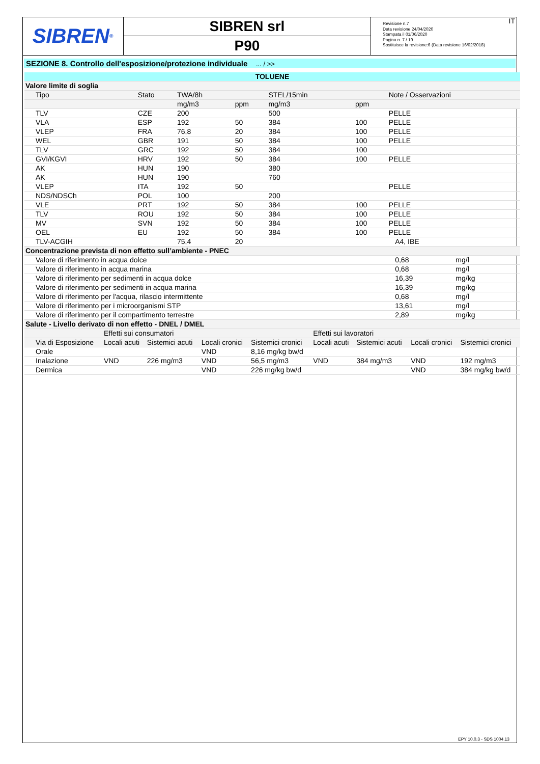SIBREN<sup>®</sup>
SIBREN srl
P90
Revisione n.7
Data revisione 24/04/2020
Stampata il 01/06/2020
Pagina n. 7 / 19
Sostituisce la revisione:6 (Data revisione 16/02/2018)
IT
SEZIONE 8. Controllo dell'esposizione/protezione individuale ... / >>
| TOLUENE | | | | | | | | |
| Valore limite di soglia | | | | | | | | |
| Tipo | Stato | TWA/8h | | STEL/15min | | Note / Osservazioni | | |
| | | mg/m3 | ppm | mg/m3 | ppm | | | |
| TLV | CZE | 200 | | 500 | | PELLE | | |
| VLA | ESP | 192 | 50 | 384 | 100 | PELLE | | |
| VLEP | FRA | 76,8 | 20 | 384 | 100 | PELLE | | |
| WEL | GBR | 191 | 50 | 384 | 100 | PELLE | | |
| TLV | GRC | 192 | 50 | 384 | 100 | | | |
| GVI/KGVI | HRV | 192 | 50 | 384 | 100 | PELLE | | |
| AK | HUN | 190 | | 380 | | | | |
| AK | HUN | 190 | | 760 | | | | |
| VLEP | ITA | 192 | 50 | | | PELLE | | |
| NDS/NDSCh | POL | 100 | | 200 | | | | |
| VLE | PRT | 192 | 50 | 384 | 100 | PELLE | | |
| TLV | ROU | 192 | 50 | 384 | 100 | PELLE | | |
| MV | SVN | 192 | 50 | 384 | 100 | PELLE | | |
| OEL | EU | 192 | 50 | 384 | 100 | PELLE | | |
| TLV-ACGIH | | 75,4 | 20 | | | | A4, IBE | |
| Concentrazione prevista di non effetto sull’ambiente - PNEC | | | | | | | | |
| Valore di riferimento in acqua dolce | | | | | | | 0,68 | mg/l |
| Valore di riferimento in acqua marina | | | | | | | 0,68 | mg/l |
| Valore di riferimento per sedimenti in acqua dolce | | | | | | | 16,39 | mg/kg |
| Valore di riferimento per sedimenti in acqua marina | | | | | | | 16,39 | mg/kg |
| Valore di riferimento per l'acqua, rilascio intermittente | | | | | | | 0,68 | mg/l |
| Valore di riferimento per i microorganismi STP | | | | | | | 13,61 | mg/l |
| Valore di riferimento per il compartimento terrestre | | | | | | | 2,89 | mg/kg |
| Salute - Livello derivato di non effetto - DNEL / DMEL | | | | | | | | |
| | Effetti sui consumatori | | | | Effetti sui lavoratori | | | |
| Via di Esposizione | Locali acuti | Sistemici acuti | Locali cronici | Sistemici cronici | Locali acuti | Sistemici acuti | Locali cronici | Sistemici cronici |
| Orale | | | VND | 8,16 mg/kg bw/d | | | | |
| Inalazione | VND | 226 mg/m3 | VND | 56,5 mg/m3 | VND | 384 mg/m3 | VND | 192 mg/m3 |
| Dermica | | | VND | 226 mg/kg bw/d | | | VND | 384 mg/kg bw/d |
EPY 10.0.3 - SDS 1004.13